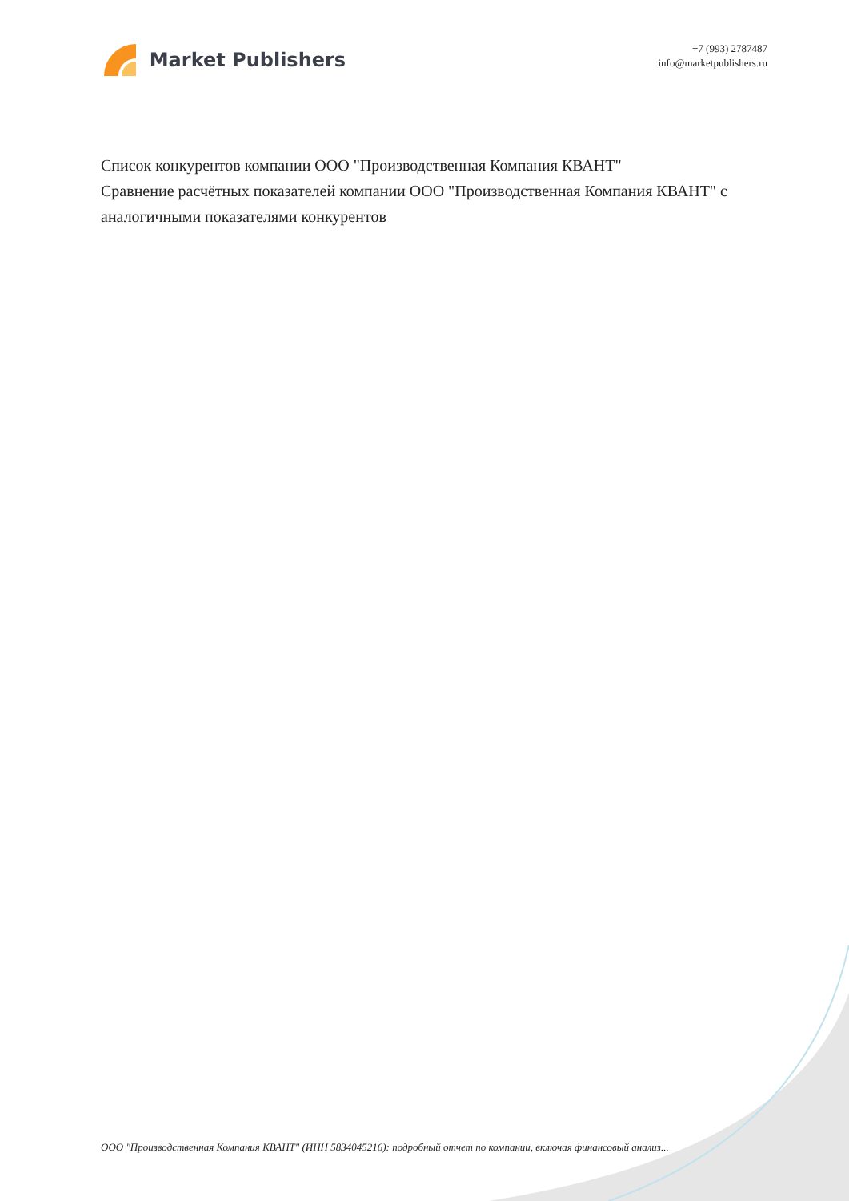Market Publishers
+7 (993) 2787487
info@marketpublishers.ru
Список конкурентов компании ООО "Производственная Компания КВАНТ"
Сравнение расчётных показателей компании ООО "Производственная Компания КВАНТ" с аналогичными показателями конкурентов
ООО "Производственная Компания КВАНТ" (ИНН 5834045216): подробный отчет по компании, включая финансовый анализ...